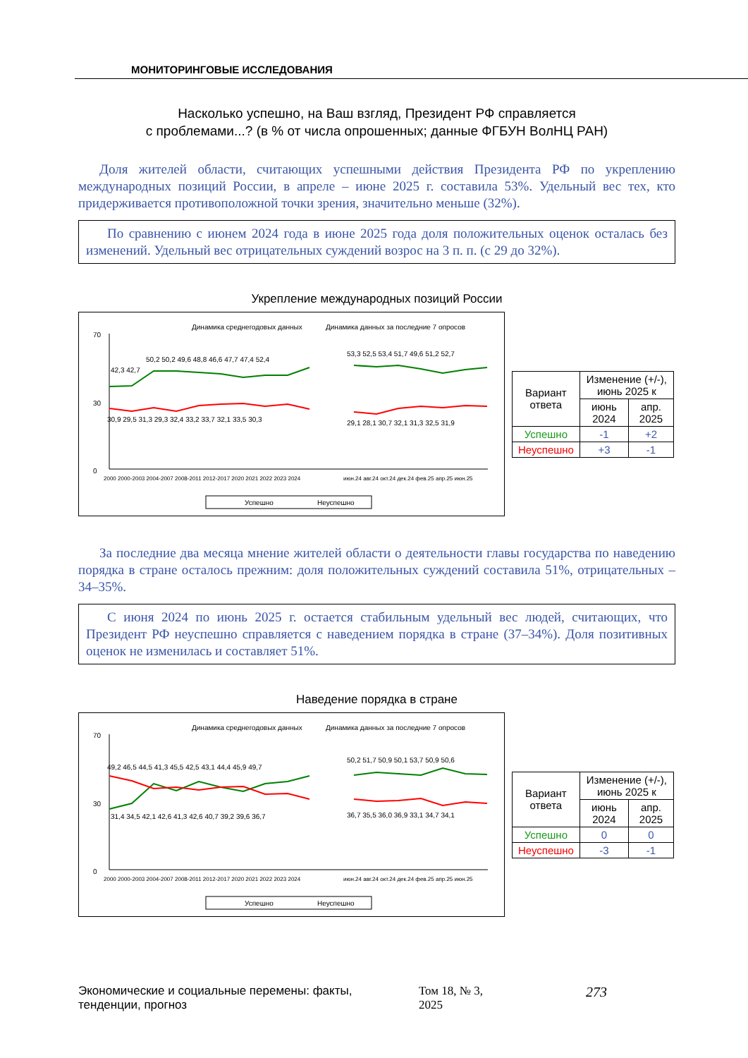МОНИТОРИНГОВЫЕ ИССЛЕДОВАНИЯ
Насколько успешно, на Ваш взгляд, Президент РФ справляется
с проблемами...? (в % от числа опрошенных; данные ФГБУН ВолНЦ РАН)
Доля жителей области, считающих успешными действия Президента РФ по укреплению международных позиций России, в апреле – июне 2025 г. составила 53%. Удельный вес тех, кто придерживается противоположной точки зрения, значительно меньше (32%).
По сравнению с июнем 2024 года в июне 2025 года доля положительных оценок осталась без изменений. Удельный вес отрицательных суждений возрос на 3 п. п. (с 29 до 32%).
Укрепление международных позиций России
Динамика среднегодовых данных
Динамика данных за последние 7 опросов
0
30
70
42,3 42,7
50,2 50,2 49,6 48,8 46,6 47,7 47,4 52,4
53,3 52,5 53,4 51,7 49,6 51,2 52,7
30,9 29,5 31,3 29,3 32,4 33,2 33,7 32,1 33,5 30,3
29,1 28,1 30,7 32,1 31,3 32,5 31,9
2000 2000-2003 2004-2007 2008-2011 2012-2017 2020 2021 2022 2023 2024
июн.24 авг.24 окт.24 дек.24 фев.25 апр.25 июн.25
Успешно
Неуспешно
| Вариант ответа | Изменение (+/-), июнь 2025 к | |
| --- | --- | --- |
| | июнь 2024 | апр. 2025 |
| Успешно | -1 | +2 |
| Неуспешно | +3 | -1 |
За последние два месяца мнение жителей области о деятельности главы государства по наведению порядка в стране осталось прежним: доля положительных суждений составила 51%, отрицательных – 34–35%.
С июня 2024 по июнь 2025 г. остается стабильным удельный вес людей, считающих, что Президент РФ неуспешно справляется с наведением порядка в стране (37–34%). Доля позитивных оценок не изменилась и составляет 51%.
Наведение порядка в стране
Динамика среднегодовых данных
Динамика данных за последние 7 опросов
0
30
70
49,2 46,5 44,5 41,3 45,5 42,5 43,1 44,4 45,9 49,7
50,2 51,7 50,9 50,1 53,7 50,9 50,6
31,4 34,5 42,1 42,6 41,3 42,6 40,7 39,2 39,6 36,7
36,7 35,5 36,0 36,9 33,1 34,7 34,1
2000 2000-2003 2004-2007 2008-2011 2012-2017 2020 2021 2022 2023 2024
июн.24 авг.24 окт.24 дек.24 фев.25 апр.25 июн.25
Успешно
Неуспешно
| Вариант ответа | Изменение (+/-), июнь 2025 к | |
| --- | --- | --- |
| | июнь 2024 | апр. 2025 |
| Успешно | 0 | 0 |
| Неуспешно | -3 | -1 |
Экономические и социальные перемены: факты, тенденции, прогноз Том 18, № 3, 2025 273